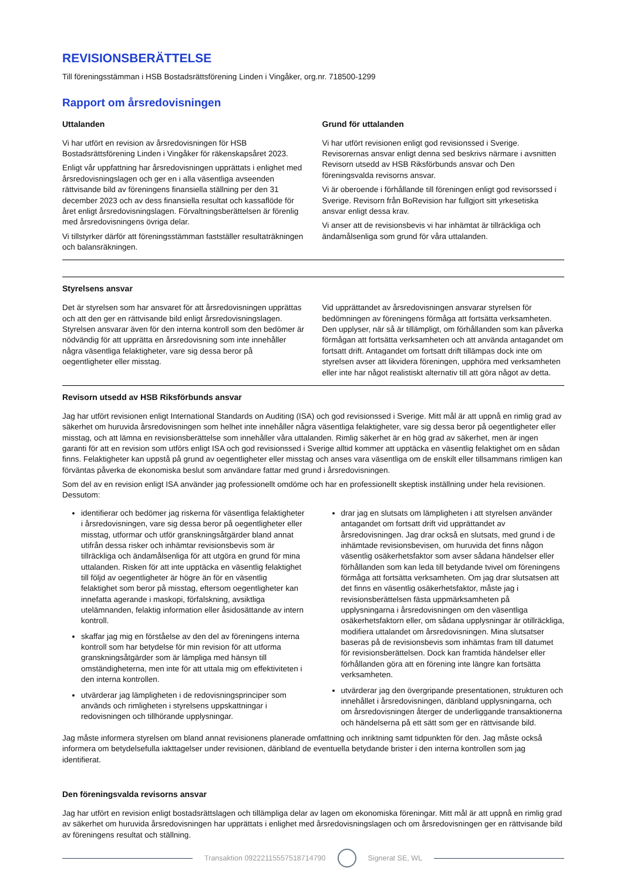REVISIONSBERÄTTELSE
Till föreningsstämman i HSB Bostadsrättsförening Linden i Vingåker, org.nr. 718500-1299
Rapport om årsredovisningen
Uttalanden
Vi har utfört en revision av årsredovisningen för HSB Bostadsrättsförening Linden i Vingåker för räkenskapsåret 2023.
Enligt vår uppfattning har årsredovisningen upprättats i enlighet med årsredovisningslagen och ger en i alla väsentliga avseenden rättvisande bild av föreningens finansiella ställning per den 31 december 2023 och av dess finansiella resultat och kassaflöde för året enligt årsredovisningslagen. Förvaltningsberättelsen är förenlig med årsredovisningens övriga delar.
Vi tillstyrker därför att föreningsstämman fastställer resultaträkningen och balansräkningen.
Grund för uttalanden
Vi har utfört revisionen enligt god revisionssed i Sverige. Revisorernas ansvar enligt denna sed beskrivs närmare i avsnitten Revisorn utsedd av HSB Riksförbunds ansvar och Den föreningsvalda revisorns ansvar.
Vi är oberoende i förhållande till föreningen enligt god revisorssed i Sverige. Revisorn från BoRevision har fullgjort sitt yrkesetiska ansvar enligt dessa krav.
Vi anser att de revisionsbevis vi har inhämtat är tillräckliga och ändamålsenliga som grund för våra uttalanden.
Styrelsens ansvar
Det är styrelsen som har ansvaret för att årsredovisningen upprättas och att den ger en rättvisande bild enligt årsredovisningslagen. Styrelsen ansvarar även för den interna kontroll som den bedömer är nödvändig för att upprätta en årsredovisning som inte innehåller några väsentliga felaktigheter, vare sig dessa beror på oegentligheter eller misstag.
Vid upprättandet av årsredovisningen ansvarar styrelsen för bedömningen av föreningens förmåga att fortsätta verksamheten. Den upplyser, när så är tillämpligt, om förhållanden som kan påverka förmågan att fortsätta verksamheten och att använda antagandet om fortsatt drift. Antagandet om fortsatt drift tillämpas dock inte om styrelsen avser att likvidera föreningen, upphöra med verksamheten eller inte har något realistiskt alternativ till att göra något av detta.
Revisorn utsedd av HSB Riksförbunds ansvar
Jag har utfört revisionen enligt International Standards on Auditing (ISA) och god revisionssed i Sverige. Mitt mål är att uppnå en rimlig grad av säkerhet om huruvida årsredovisningen som helhet inte innehåller några väsentliga felaktigheter, vare sig dessa beror på oegentligheter eller misstag, och att lämna en revisionsberättelse som innehåller våra uttalanden. Rimlig säkerhet är en hög grad av säkerhet, men är ingen garanti för att en revision som utförs enligt ISA och god revisionssed i Sverige alltid kommer att upptäcka en väsentlig felaktighet om en sådan finns. Felaktigheter kan uppstå på grund av oegentligheter eller misstag och anses vara väsentliga om de enskilt eller tillsammans rimligen kan förväntas påverka de ekonomiska beslut som användare fattar med grund i årsredovisningen.
Som del av en revision enligt ISA använder jag professionellt omdöme och har en professionellt skeptisk inställning under hela revisionen. Dessutom:
identifierar och bedömer jag riskerna för väsentliga felaktigheter i årsredovisningen, vare sig dessa beror på oegentligheter eller misstag, utformar och utför granskningsåtgärder bland annat utifrån dessa risker och inhämtar revisionsbevis som är tillräckliga och ändamålsenliga för att utgöra en grund för mina uttalanden. Risken för att inte upptäcka en väsentlig felaktighet till följd av oegentligheter är högre än för en väsentlig felaktighet som beror på misstag, eftersom oegentligheter kan innefatta agerande i maskopi, förfalskning, avsiktliga utelämnanden, felaktig information eller åsidosättande av intern kontroll.
skaffar jag mig en förståelse av den del av föreningens interna kontroll som har betydelse för min revision för att utforma granskningsåtgärder som är lämpliga med hänsyn till omständigheterna, men inte för att uttala mig om effektiviteten i den interna kontrollen.
utvärderar jag lämpligheten i de redovisningsprinciper som används och rimligheten i styrelsens uppskattningar i redovisningen och tillhörande upplysningar.
drar jag en slutsats om lämpligheten i att styrelsen använder antagandet om fortsatt drift vid upprättandet av årsredovisningen. Jag drar också en slutsats, med grund i de inhämtade revisionsbevisen, om huruvida det finns någon väsentlig osäkerhetsfaktor som avser sådana händelser eller förhållanden som kan leda till betydande tvivel om föreningens förmåga att fortsätta verksamheten. Om jag drar slutsatsen att det finns en väsentlig osäkerhetsfaktor, måste jag i revisionsberättelsen fästa uppmärksamheten på upplysningarna i årsredovisningen om den väsentliga osäkerhetsfaktorn eller, om sådana upplysningar är otillräckliga, modifiera uttalandet om årsredovisningen. Mina slutsatser baseras på de revisionsbevis som inhämtas fram till datumet för revisionsberättelsen. Dock kan framtida händelser eller förhållanden göra att en förening inte längre kan fortsätta verksamheten.
utvärderar jag den övergripande presentationen, strukturen och innehållet i årsredovisningen, däribland upplysningarna, och om årsredovisningen återger de underliggande transaktionerna och händelserna på ett sätt som ger en rättvisande bild.
Jag måste informera styrelsen om bland annat revisionens planerade omfattning och inriktning samt tidpunkten för den. Jag måste också informera om betydelsefulla iakttagelser under revisionen, däribland de eventuella betydande brister i den interna kontrollen som jag identifierat.
Den föreningsvalda revisorns ansvar
Jag har utfört en revision enligt bostadsrättslagen och tillämpliga delar av lagen om ekonomiska föreningar. Mitt mål är att uppnå en rimlig grad av säkerhet om huruvida årsredovisningen har upprättats i enlighet med årsredovisningslagen och om årsredovisningen ger en rättvisande bild av föreningens resultat och ställning.
Transaktion 09222115557518714790
Signerat SE, WL